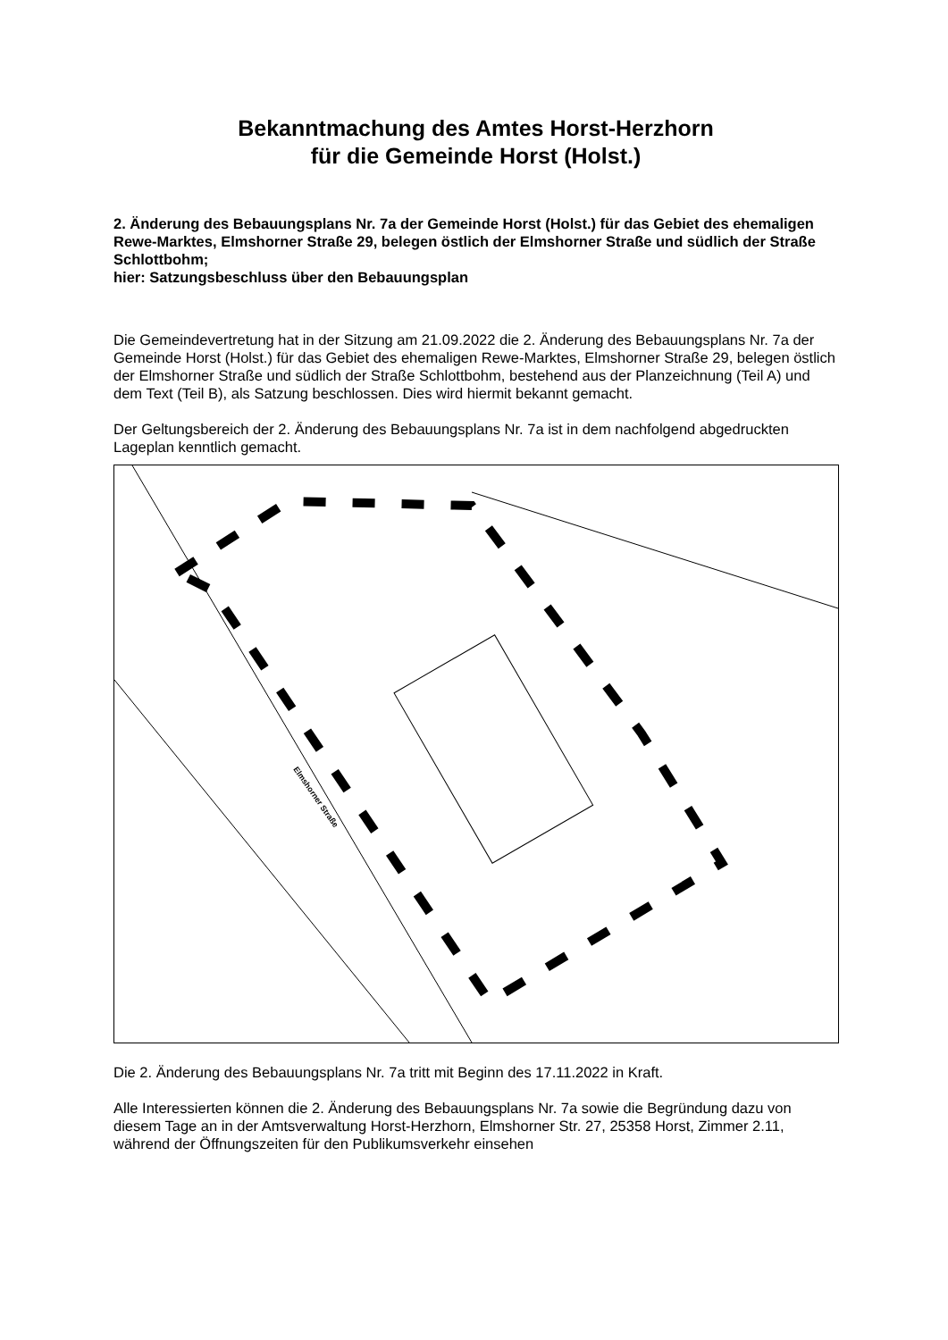Bekanntmachung des Amtes Horst-Herzhorn
für die Gemeinde Horst (Holst.)
2. Änderung des Bebauungsplans Nr. 7a der Gemeinde Horst (Holst.) für das Gebiet des ehemaligen Rewe-Marktes, Elmshorner Straße 29, belegen östlich der Elmshorner Straße und südlich der Straße Schlottbohm;
hier: Satzungsbeschluss über den Bebauungsplan
Die Gemeindevertretung hat in der Sitzung am 21.09.2022 die 2. Änderung des Bebauungs­plans Nr. 7a der Gemeinde Horst (Holst.) für das Gebiet des ehemaligen Rewe-Marktes, Elmshorner Straße 29, belegen östlich der Elmshorner Straße und südlich der Straße Schlottbohm, bestehend aus der Planzeichnung (Teil A) und dem Text (Teil B), als Satzung beschlossen. Dies wird hiermit bekannt gemacht.
Der Geltungsbereich der 2. Änderung des Bebauungsplans Nr. 7a ist in dem nachfolgend abgedruckten Lageplan kenntlich gemacht.
Elmshorner Straße
Die 2. Änderung des Bebauungsplans Nr. 7a tritt mit Beginn des 17.11.2022 in Kraft.
Alle Interessierten können die 2. Änderung des Bebauungsplans Nr. 7a sowie die Begrün­dung dazu von diesem Tage an in der Amtsverwaltung Horst-Herzhorn, Elmshorner Str. 27, 25358 Horst, Zimmer 2.11, während der Öffnungszeiten für den Publikumsverkehr einsehen